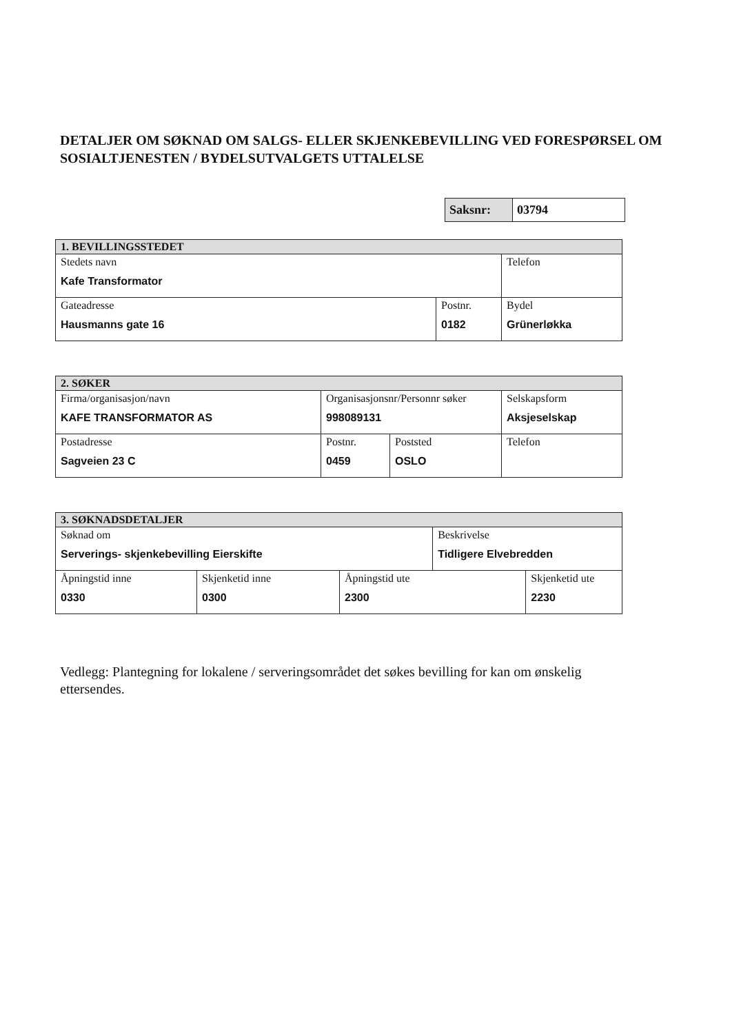DETALJER OM SØKNAD OM SALGS- ELLER SKJENKEBEVILLING VED FORESPØRSEL OM SOSIALTJENESTEN / BYDELSUTVALGETS UTTALELSE
| Saksnr: | 03794 |
| 1. BEVILLINGSSTEDET | | |
| --- | --- | --- |
| Stedets navn Kafe Transformator | | Telefon |
| Gateadresse Hausmanns gate 16 | Postnr. 0182 | Bydel Grünerløkka |
| 2. SØKER | | | |
| --- | --- | --- | --- |
| Firma/organisasjon/navn KAFE TRANSFORMATOR AS | Organisasjonsnr/Personnr søker 998089131 | | Selskapsform Aksjeselskap |
| Postadresse Sagveien 23 C | Postnr. 0459 | Poststed OSLO | Telefon |
| 3. SØKNADSDETALJER | | | | |
| --- | --- | --- | --- | --- |
| Søknad om Serverings- skjenkebevilling Eierskifte | | | Beskrivelse Tidligere Elvebredden | |
| Åpningstid inne 0330 | Skjenketid inne 0300 | Åpningstid ute 2300 | | Skjenketid ute 2230 |
Vedlegg: Plantegning for lokalene / serveringsområdet det søkes bevilling for kan om ønskelig ettersendes.